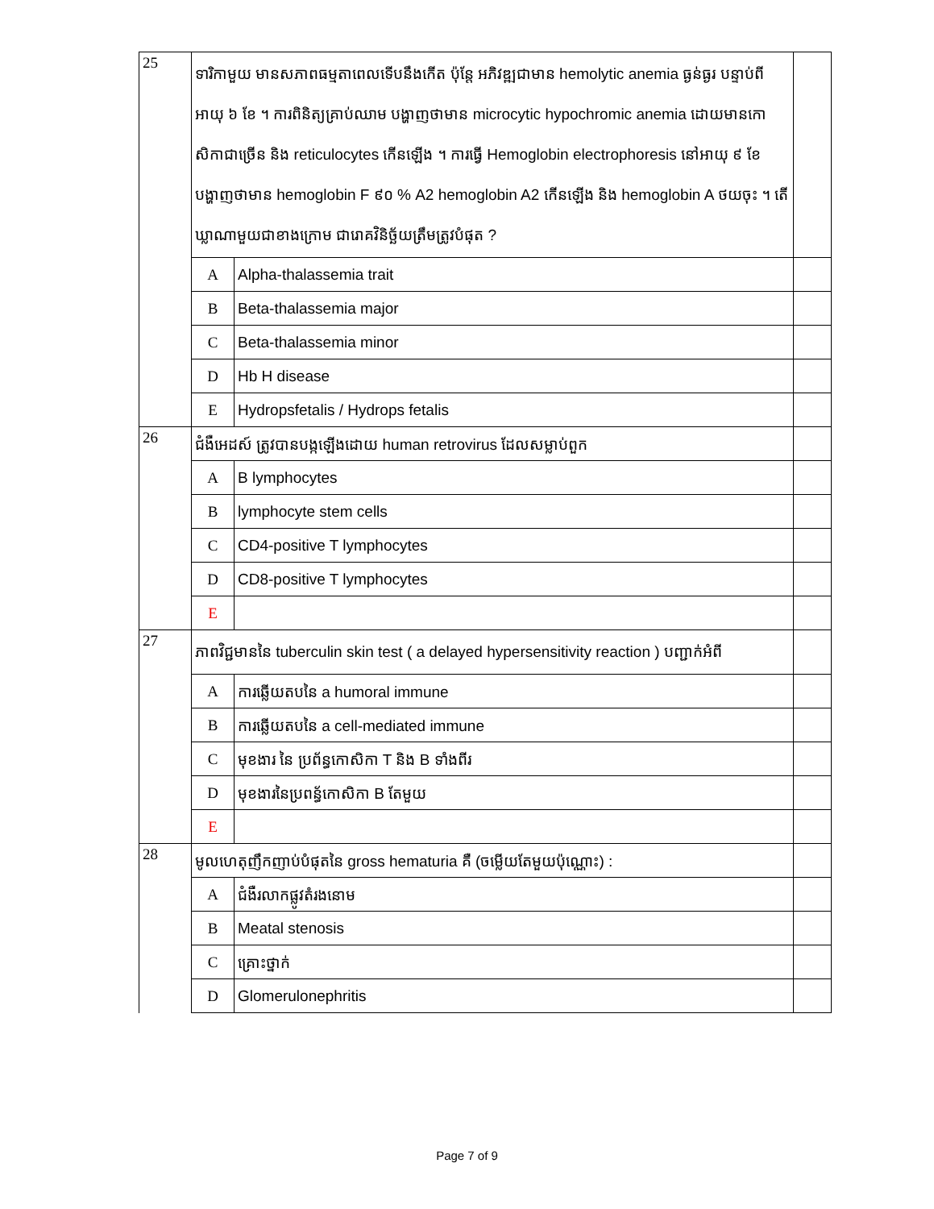| 25 | ទារិកាមួយ មានសភាពធម្មតាពេលទើបនឹងកើត ប៉ុន្តែ អភិវឌ្ឍជាមាន hemolytic anemia ធ្ងន់ធ្ងរ បន្ទាប់ពីអាយុ ៦ ខែ ។ ការពិនិត្យគ្រាប់ឈាម បង្ហាញថាមាន microcytic hypochromic anemia ដោយមានកោសិកាជាច្រើន និង reticulocytes កើនឡើង ។ ការធ្វើ Hemoglobin electrophoresis នៅអាយុ ៩ ខែ បង្ហាញថាមាន hemoglobin F ៩០ % A2 hemoglobin A2 កើនឡើង និង hemoglobin A ថយចុះ ។ តើឃ្លាណាមួយជាខាងក្រោម ជារោគវិនិច្ឆ័យត្រឹមត្រូវបំផុត ? | | |
| | A | Alpha-thalassemia trait | |
| | B | Beta-thalassemia major | |
| | C | Beta-thalassemia minor | |
| | D | Hb H disease | |
| | E | Hydropsfetalis / Hydrops fetalis | |
| 26 | ជំងឺអេដស៍ ត្រូវបានបង្កឡើងដោយ human retrovirus ដែលសម្លាប់ពួក | | |
| | A | B lymphocytes | |
| | B | lymphocyte stem cells | |
| | C | CD4-positive T lymphocytes | |
| | D | CD8-positive T lymphocytes | |
| | E | | |
| 27 | ភាពវិជ្ជមាននៃ tuberculin skin test ( a delayed hypersensitivity reaction ) បញ្ជាក់អំពី | | |
| | A | ការឆ្លើយតបនៃ a humoral immune | |
| | B | ការឆ្លើយតបនៃ a cell-mediated immune | |
| | C | មុខងារ នៃ ប្រព័ន្ធកោសិកា T និង B ទាំងពីរ | |
| | D | មុខងារនៃប្រពន្ធ័កោសិកា B តែមួយ | |
| | E | | |
| 28 | មូលហេតុញឹកញាប់បំផុតនៃ gross hematuria គឺ (ចម្លើយតែមួយប៉ុណ្ណោះ) : | | |
| | A | ជំងឺរលាកផ្លូវតំរងនោម | |
| | B | Meatal stenosis | |
| | C | គ្រោះថ្នាក់ | |
| | D | Glomerulonephritis | |
Page 7 of 9